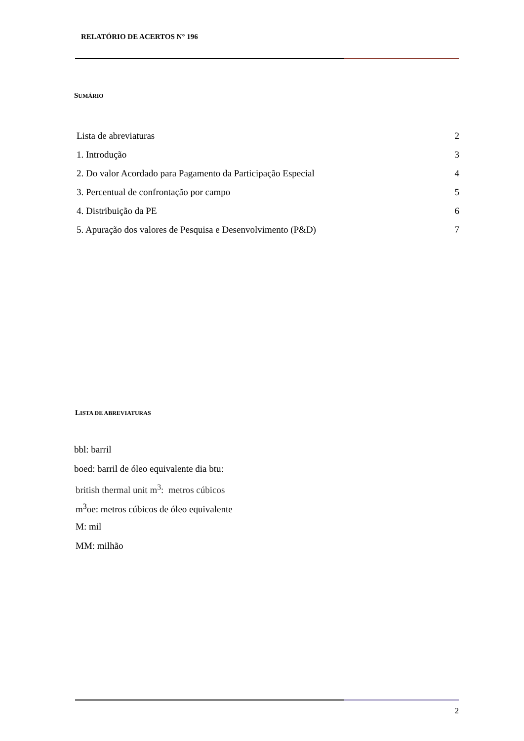RELATÓRIO DE ACERTOS N° 196
SUMÁRIO
Lista de abreviaturas 2
1. Introdução 3
2. Do valor Acordado para Pagamento da Participação Especial 4
3. Percentual de confrontação por campo 5
4. Distribuição da PE 6
5. Apuração dos valores de Pesquisa e Desenvolvimento (P&D) 7
LISTA DE ABREVIATURAS
bbl: barril
boed: barril de óleo equivalente dia btu:
british thermal unit m<sup>3</sup>: metros cúbicos
m<sup>3</sup>oe: metros cúbicos de óleo equivalente
M: mil
MM: milhão
2